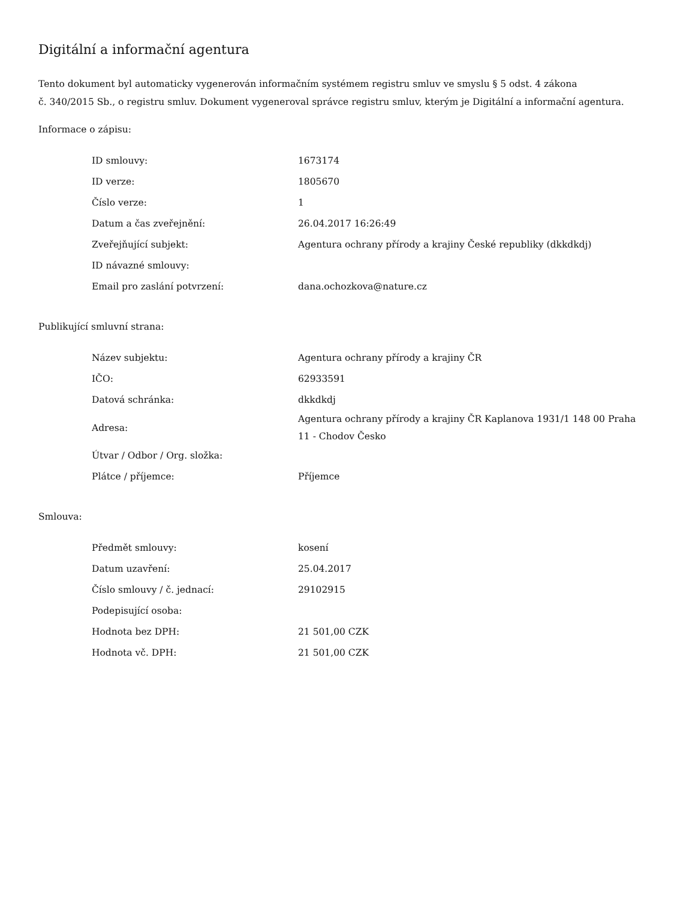Digitální a informační agentura
Tento dokument byl automaticky vygenerován informačním systémem registru smluv ve smyslu § 5 odst. 4 zákona
č. 340/2015 Sb., o registru smluv. Dokument vygeneroval správce registru smluv, kterým je Digitální a informační agentura.
Informace o zápisu:
| ID smlouvy: | 1673174 |
| ID verze: | 1805670 |
| Číslo verze: | 1 |
| Datum a čas zveřejnění: | 26.04.2017 16:26:49 |
| Zveřejňující subjekt: | Agentura ochrany přírody a krajiny České republiky (dkkdkdj) |
| ID návazné smlouvy: | |
| Email pro zaslání potvrzení: | dana.ochozkova@nature.cz |
Publikující smluvní strana:
| Název subjektu: | Agentura ochrany přírody a krajiny ČR |
| IČO: | 62933591 |
| Datová schránka: | dkkdkdj |
| Adresa: | Agentura ochrany přírody a krajiny ČR Kaplanova 1931/1 148 00 Praha 11 - Chodov Česko |
| Útvar / Odbor / Org. složka: | |
| Plátce / příjemce: | Příjemce |
Smlouva:
| Předmět smlouvy: | kosení |
| Datum uzavření: | 25.04.2017 |
| Číslo smlouvy / č. jednací: | 29102915 |
| Podepisující osoba: | |
| Hodnota bez DPH: | 21 501,00 CZK |
| Hodnota vč. DPH: | 21 501,00 CZK |